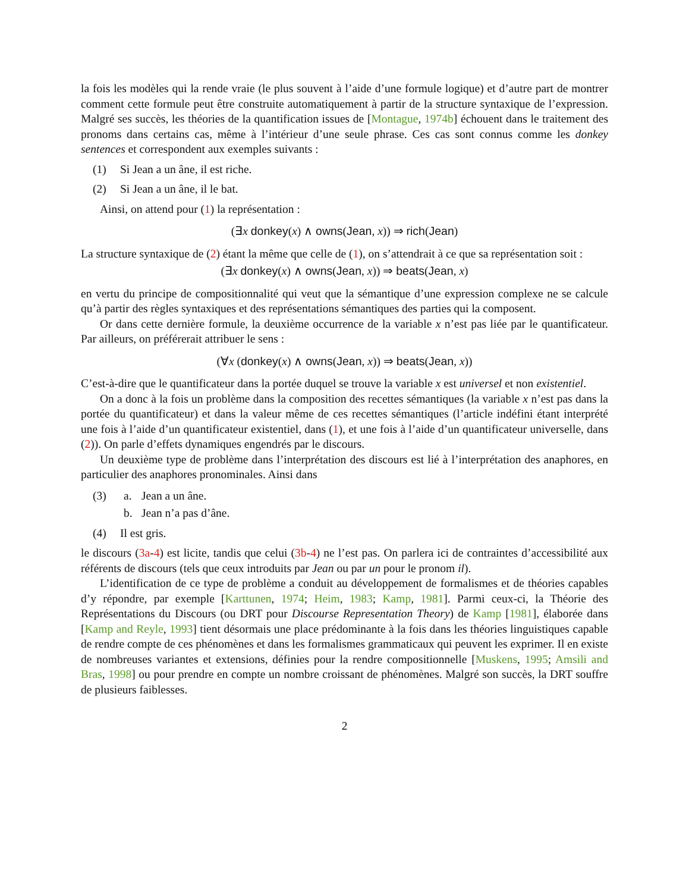la fois les modèles qui la rende vraie (le plus souvent à l’aide d’une formule logique) et d’autre part de montrer comment cette formule peut être construite automatiquement à partir de la structure syntaxique de l’expression. Malgré ses succès, les théories de la quantification issues de [Montague, 1974b] échouent dans le traitement des pronoms dans certains cas, même à l’intérieur d’une seule phrase. Ces cas sont connus comme les donkey sentences et correspondent aux exemples suivants :
(1) Si Jean a un âne, il est riche.
(2) Si Jean a un âne, il le bat.
Ainsi, on attend pour (1) la représentation :
(∃x donkey(x) ∧ owns(Jean, x)) ⇒ rich(Jean)
La structure syntaxique de (2) étant la même que celle de (1), on s’attendrait à ce que sa représentation soit :
(∃x donkey(x) ∧ owns(Jean, x)) ⇒ beats(Jean, x)
en vertu du principe de compositionnalité qui veut que la sémantique d’une expression complexe ne se calcule qu’à partir des règles syntaxiques et des représentations sémantiques des parties qui la composent.
Or dans cette dernière formule, la deuxième occurrence de la variable x n’est pas liée par le quantificateur. Par ailleurs, on préférerait attribuer le sens :
(∀x (donkey(x) ∧ owns(Jean, x)) ⇒ beats(Jean, x))
C’est-à-dire que le quantificateur dans la portée duquel se trouve la variable x est universel et non existentiel.
On a donc à la fois un problème dans la composition des recettes sémantiques (la variable x n’est pas dans la portée du quantificateur) et dans la valeur même de ces recettes sémantiques (l’article indéfini étant interprété une fois à l’aide d’un quantificateur existentiel, dans (1), et une fois à l’aide d’un quantificateur universelle, dans (2)). On parle d’effets dynamiques engendrés par le discours.
Un deuxième type de problème dans l’interprétation des discours est lié à l’interprétation des anaphores, en particulier des anaphores pronominales. Ainsi dans
(3) a. Jean a un âne.
b. Jean n’a pas d’âne.
(4) Il est gris.
le discours (3a-4) est licite, tandis que celui (3b-4) ne l’est pas. On parlera ici de contraintes d’accessibilité aux référents de discours (tels que ceux introduits par Jean ou par un pour le pronom il).
L’identification de ce type de problème a conduit au développement de formalismes et de théories capables d’y répondre, par exemple [Karttunen, 1974; Heim, 1983; Kamp, 1981]. Parmi ceux-ci, la Théorie des Représentations du Discours (ou DRT pour Discourse Representation Theory) de Kamp [1981], élaborée dans [Kamp and Reyle, 1993] tient désormais une place prédominante à la fois dans les théories linguistiques capable de rendre compte de ces phénomènes et dans les formalismes grammaticaux qui peuvent les exprimer. Il en existe de nombreuses variantes et extensions, définies pour la rendre compositionnelle [Muskens, 1995; Amsili and Bras, 1998] ou pour prendre en compte un nombre croissant de phénomènes. Malgré son succès, la DRT souffre de plusieurs faiblesses.
2